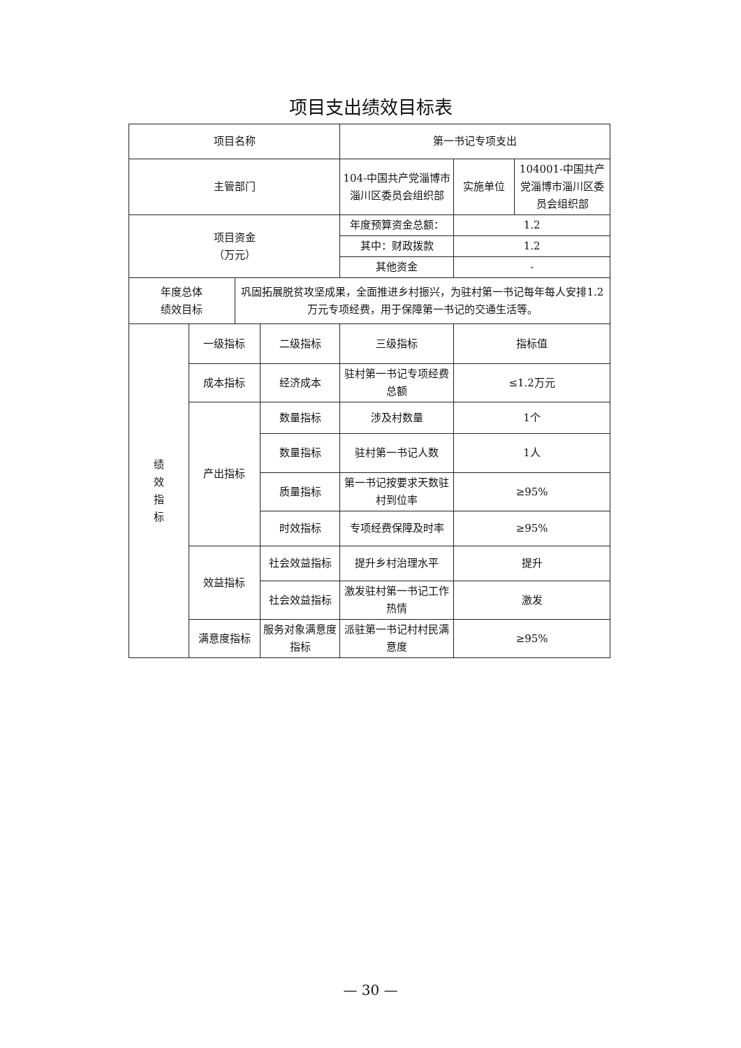项目支出绩效目标表
| 项目名称 | | | | 第一书记专项支出 | | |
| 主管部门 | | | | 104-中国共产党淄博市淄川区委员会组织部 | 实施单位 | 104001-中国共产党淄博市淄川区委员会组织部 |
| 项目资金 （万元） | | | | 年度预算资金总额： | 1.2 | |
| | | | | 其中：财政拨款 | 1.2 | |
| | | | | 其他资金 | - | |
| 年度总体 绩效目标 | | 巩固拓展脱贫攻坚成果，全面推进乡村振兴，为驻村第一书记每年每人安排1.2万元专项经费，用于保障第一书记的交通生活等。 | | | | |
| 绩 效 指 标 | 一级指标 | | 二级指标 | 三级指标 | 指标值 | |
| | 成本指标 | | 经济成本 | 驻村第一书记专项经费总额 | ≤1.2万元 | |
| | 产出指标 | | 数量指标 | 涉及村数量 | 1个 | |
| | | | 数量指标 | 驻村第一书记人数 | 1人 | |
| | | | 质量指标 | 第一书记按要求天数驻村到位率 | ≥95% | |
| | | | 时效指标 | 专项经费保障及时率 | ≥95% | |
| | 效益指标 | | 社会效益指标 | 提升乡村治理水平 | 提升 | |
| | | | 社会效益指标 | 激发驻村第一书记工作热情 | 激发 | |
| | 满意度指标 | | 服务对象满意度指标 | 派驻第一书记村村民满意度 | ≥95% | |
— 30 —